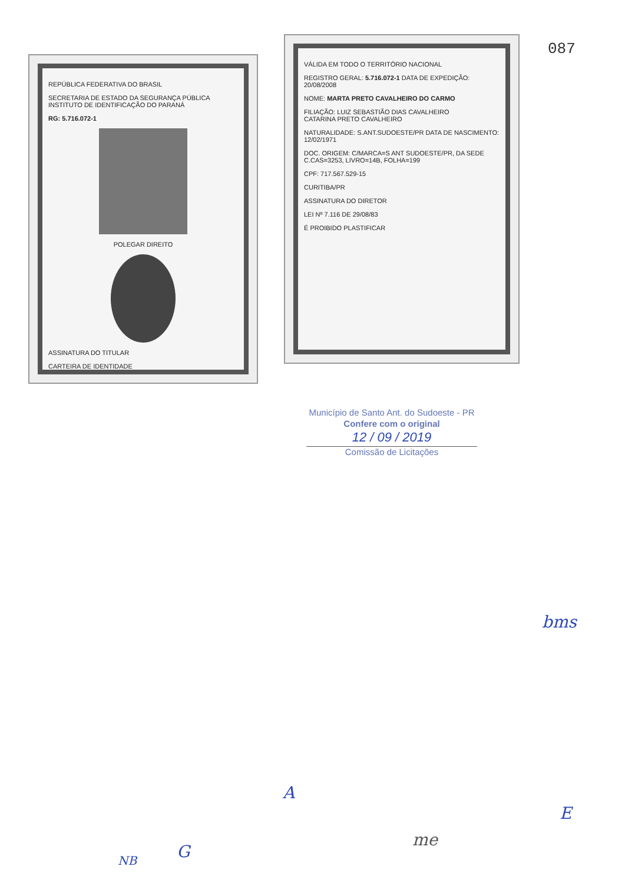087
REPÚBLICA FEDERATIVA DO BRASIL
SECRETARIA DE ESTADO DA SEGURANÇA PÚBLICA
INSTITUTO DE IDENTIFICAÇÃO DO PARANÁ
RG: 5.716.072-1
POLEGAR DIREITO
ASSINATURA DO TITULAR
CARTEIRA DE IDENTIDADE
VÁLIDA EM TODO O TERRITÓRIO NACIONAL
REGISTRO GERAL: 5.716.072-1 DATA DE EXPEDIÇÃO: 20/08/2008
NOME: MARTA PRETO CAVALHEIRO DO CARMO
FILIAÇÃO: LUIZ SEBASTIÃO DIAS CAVALHEIRO
CATARINA PRETO CAVALHEIRO
NATURALIDADE: S.ANT.SUDOESTE/PR DATA DE NASCIMENTO: 12/02/1971
DOC. ORIGEM: C/MARCA=S ANT SUDOESTE/PR, DA SEDE
C.CAS=3253, LIVRO=14B, FOLHA=199
CPF: 717.567.529-15
CURITIBA/PR
ASSINATURA DO DIRETOR
LEI Nº 7.116 DE 29/08/83
É PROIBIDO PLASTIFICAR
Município de Santo Ant. do Sudoeste - PR
Confere com o original
12 / 09 / 2019
Comissão de Licitações
bms
A
me
E
NB G